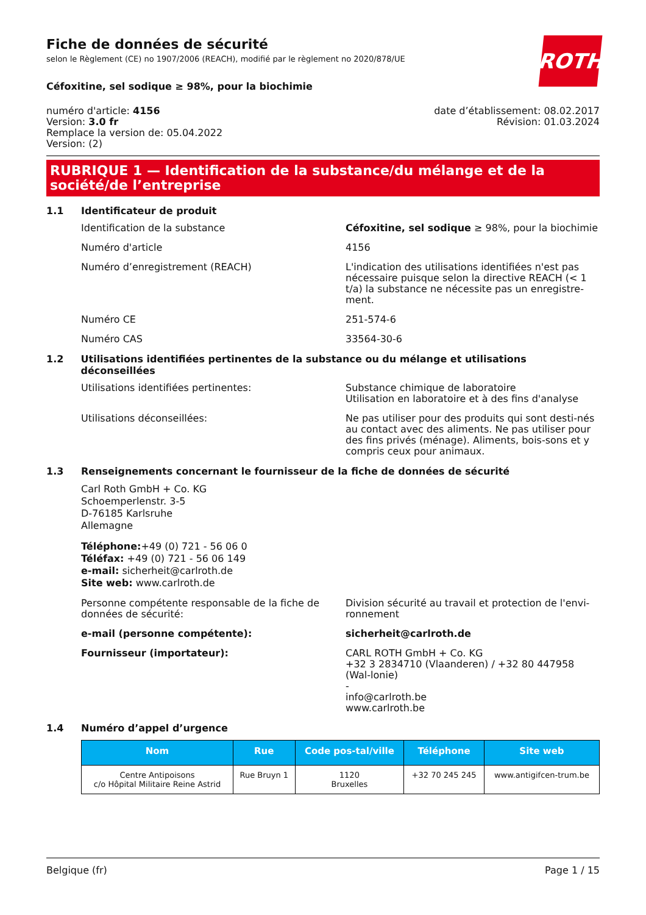ROTH
Fiche de données de sécurité
selon le Règlement (CE) no 1907/2006 (REACH), modifié par le règlement no 2020/878/UE
Céfoxitine, sel sodique ≥ 98%, pour la biochimie
numéro d'article: 4156
Version: 3.0 fr
Remplace la version de: 05.04.2022
Version: (2)
date d’établissement: 08.02.2017
Révision: 01.03.2024
RUBRIQUE 1 — Identification de la substance/du mélange et de la société/de l’entreprise
1.1 Identificateur de produit
Identification de la substance Céfoxitine, sel sodique ≥ 98%, pour la biochimie
Numéro d'article 4156
Numéro d’enregistrement (REACH) L'indication des utilisations identifiées n'est pas nécessaire puisque selon la directive REACH (< 1 t/a) la substance ne nécessite pas un enregistre-ment.
Numéro CE 251-574-6
Numéro CAS 33564-30-6
1.2 Utilisations identifiées pertinentes de la substance ou du mélange et utilisations déconseillées
Utilisations identifiées pertinentes: Substance chimique de laboratoire
Utilisation en laboratoire et à des fins d'analyse
Utilisations déconseillées: Ne pas utiliser pour des produits qui sont desti-nés au contact avec des aliments. Ne pas utiliser pour des fins privés (ménage). Aliments, bois-sons et y compris ceux pour animaux.
1.3 Renseignements concernant le fournisseur de la fiche de données de sécurité
Carl Roth GmbH + Co. KG
Schoemperlenstr. 3-5
D-76185 Karlsruhe
Allemagne
Téléphone:+49 (0) 721 - 56 06 0
Téléfax: +49 (0) 721 - 56 06 149
e-mail: sicherheit@carlroth.de
Site web: www.carlroth.de
Personne compétente responsable de la fiche de données de sécurité:
Division sécurité au travail et protection de l'envi-ronnement
e-mail (personne compétente): sicherheit@carlroth.de
Fournisseur (importateur): CARL ROTH GmbH + Co. KG
+32 3 2834710 (Vlaanderen) / +32 80 447958 (Wal-lonie)
-
info@carlroth.be
www.carlroth.be
1.4 Numéro d’appel d’urgence
| Nom | Rue | Code pos-tal/ville | Téléphone | Site web |
| --- | --- | --- | --- | --- |
| Centre Antipoisons c/o Hôpital Militaire Reine Astrid | Rue Bruyn 1 | 1120 Bruxelles | +32 70 245 245 | www.antigifcen-trum.be |
Belgique (fr) Page 1 / 15